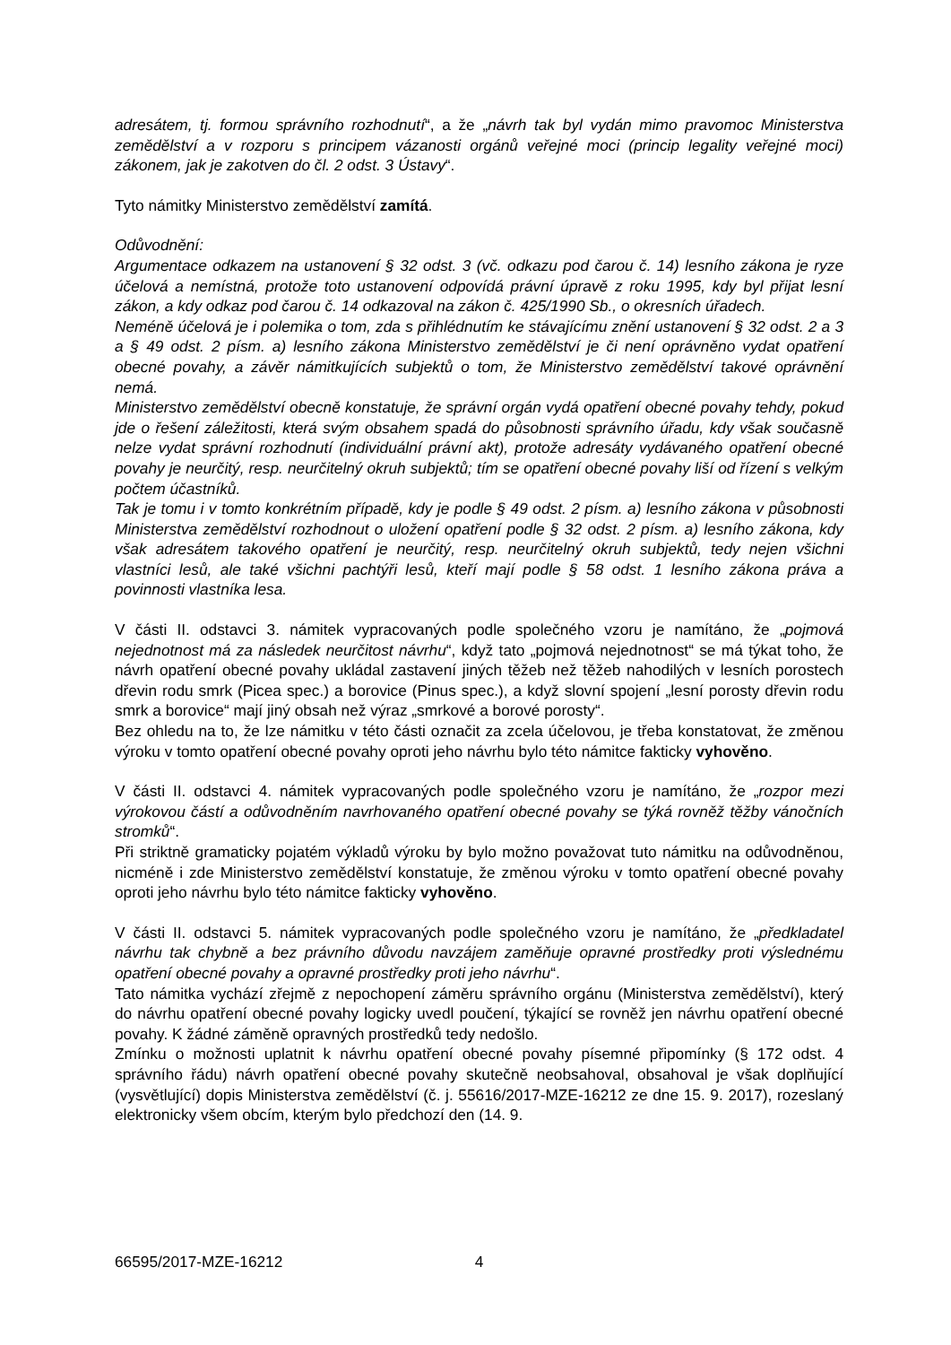adresátem, tj. formou správního rozhodnutí“, a že „návrh tak byl vydán mimo pravomoc Ministerstva zemědělství a v rozporu s principem vázanosti orgánů veřejné moci (princip legality veřejné moci) zákonem, jak je zakotven do čl. 2 odst. 3 Ústavy“.
Tyto námitky Ministerstvo zemědělství zamítá.
Odůvodnění:
Argumentace odkazem na ustanovení § 32 odst. 3 (vč. odkazu pod čarou č. 14) lesního zákona je ryze účelová a nemístná, protože toto ustanovení odpovídá právní úpravě z roku 1995, kdy byl přijat lesní zákon, a kdy odkaz pod čarou č. 14 odkazoval na zákon č. 425/1990 Sb., o okresních úřadech.
Neméně účelová je i polemika o tom, zda s přihlédnutím ke stávajícímu znění ustanovení § 32 odst. 2 a 3 a § 49 odst. 2 písm. a) lesního zákona Ministerstvo zemědělství je či není oprávněno vydat opatření obecné povahy, a závěr námitkujících subjektů o tom, že Ministerstvo zemědělství takové oprávnění nemá.
Ministerstvo zemědělství obecně konstatuje, že správní orgán vydá opatření obecné povahy tehdy, pokud jde o řešení záležitosti, která svým obsahem spadá do působnosti správního úřadu, kdy však současně nelze vydat správní rozhodnutí (individuální právní akt), protože adresáty vydávaného opatření obecné povahy je neurčitý, resp. neurčitelný okruh subjektů; tím se opatření obecné povahy liší od řízení s velkým počtem účastníků.
Tak je tomu i v tomto konkrétním případě, kdy je podle § 49 odst. 2 písm. a) lesního zákona v působnosti Ministerstva zemědělství rozhodnout o uložení opatření podle § 32 odst. 2 písm. a) lesního zákona, kdy však adresátem takového opatření je neurčitý, resp. neurčitelný okruh subjektů, tedy nejen všichni vlastníci lesů, ale také všichni pachtýři lesů, kteří mají podle § 58 odst. 1 lesního zákona práva a povinnosti vlastníka lesa.
V části II. odstavci 3. námitek vypracovaných podle společného vzoru je namítáno, že „pojmová nejednotnost má za následek neurčitost návrhu“, když tato „pojmová nejednotnost“ se má týkat toho, že návrh opatření obecné povahy ukládal zastavení jiných těžeb než těžeb nahodilých v lesních porostech dřevin rodu smrk (Picea spec.) a borovice (Pinus spec.), a když slovní spojení „lesní porosty dřevin rodu smrk a borovice“ mají jiný obsah než výraz „smrkové a borové porosty“.
Bez ohledu na to, že lze námitku v této části označit za zcela účelovou, je třeba konstatovat, že změnou výroku v tomto opatření obecné povahy oproti jeho návrhu bylo této námitce fakticky vyhověno.
V části II. odstavci 4. námitek vypracovaných podle společného vzoru je namítáno, že „rozpor mezi výrokovou částí a odůvodněním navrhovaného opatření obecné povahy se týká rovněž těžby vánočních stromků“.
Při striktně gramaticky pojatém výkladů výroku by bylo možno považovat tuto námitku na odůvodněnou, nicméně i zde Ministerstvo zemědělství konstatuje, že změnou výroku v tomto opatření obecné povahy oproti jeho návrhu bylo této námitce fakticky vyhověno.
V části II. odstavci 5. námitek vypracovaných podle společného vzoru je namítáno, že „předkladatel návrhu tak chybně a bez právního důvodu navzájem zaměňuje opravné prostředky proti výslednému opatření obecné povahy a opravné prostředky proti jeho návrhu“.
Tato námitka vychází zřejmě z nepochopení záměru správního orgánu (Ministerstva zemědělství), který do návrhu opatření obecné povahy logicky uvedl poučení, týkající se rovněž jen návrhu opatření obecné povahy. K žádné záměně opravných prostředků tedy nedošlo.
Zmínku o možnosti uplatnit k návrhu opatření obecné povahy písemné připomínky (§ 172 odst. 4 správního řádu) návrh opatření obecné povahy skutečně neobsahoval, obsahoval je však doplňující (vysvětlující) dopis Ministerstva zemědělství (č. j. 55616/2017-MZE-16212 ze dne 15. 9. 2017), rozeslaný elektronicky všem obcím, kterým bylo předchozí den (14. 9.
66595/2017-MZE-16212 4